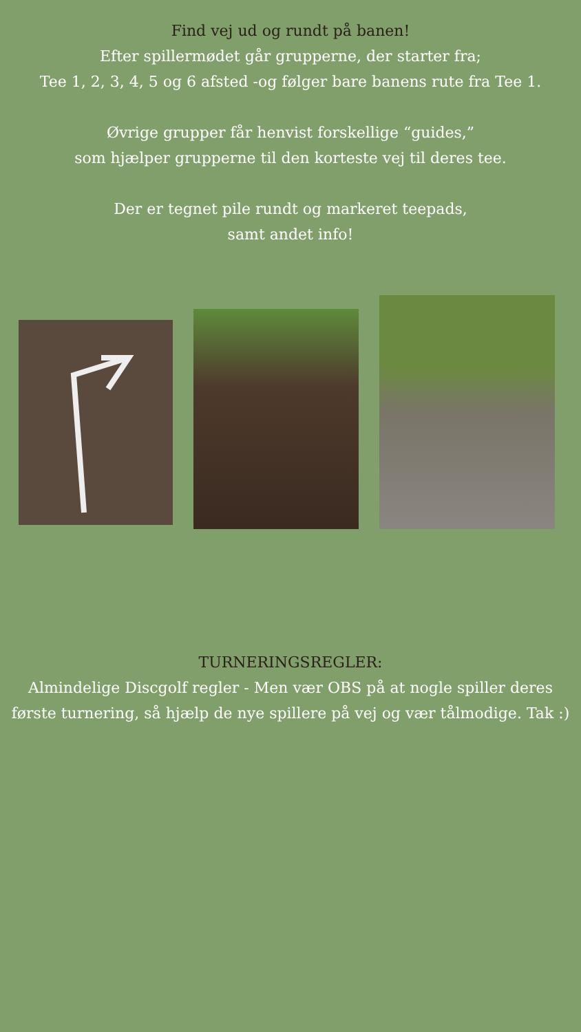Find vej ud og rundt på banen!
Efter spillermødet går grupperne, der starter fra;
Tee 1, 2, 3, 4, 5 og 6 afsted -og følger bare banens rute fra Tee 1.
Øvrige grupper får henvist forskellige “guides,”
som hjælper grupperne til den korteste vej til deres tee.
Der er tegnet pile rundt og markeret teepads,
samt andet info!
TURNERINGSREGLER:
Almindelige Discgolf regler - Men vær OBS på at nogle spiller deres
første turnering, så hjælp de nye spillere på vej og vær tålmodige. Tak :)